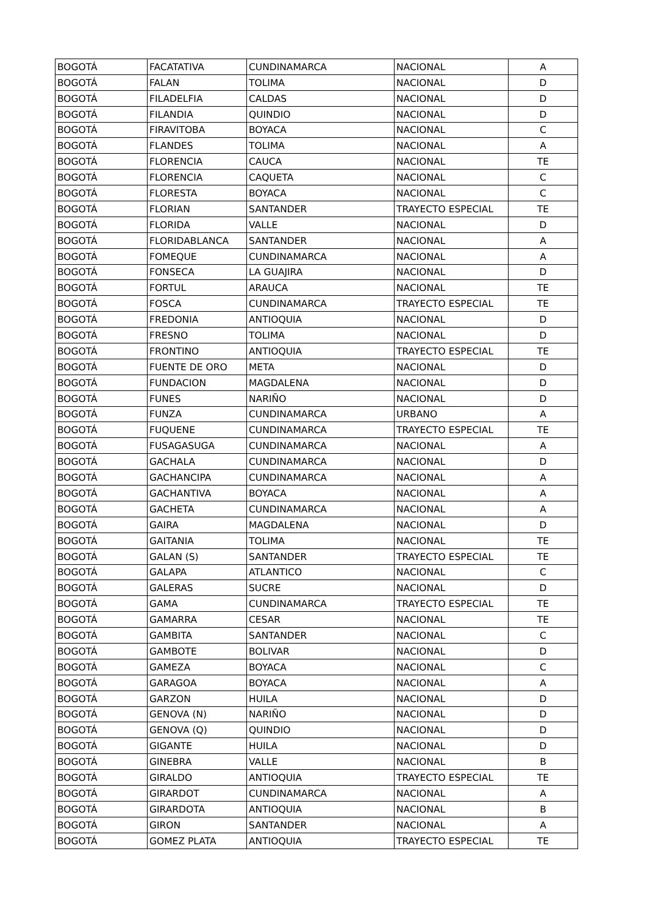| BOGOTÁ | FACATATIVA | CUNDINAMARCA | NACIONAL | A |
| BOGOTÁ | FALAN | TOLIMA | NACIONAL | D |
| BOGOTÁ | FILADELFIA | CALDAS | NACIONAL | D |
| BOGOTÁ | FILANDIA | QUINDIO | NACIONAL | D |
| BOGOTÁ | FIRAVITOBA | BOYACA | NACIONAL | C |
| BOGOTÁ | FLANDES | TOLIMA | NACIONAL | A |
| BOGOTÁ | FLORENCIA | CAUCA | NACIONAL | TE |
| BOGOTÁ | FLORENCIA | CAQUETA | NACIONAL | C |
| BOGOTÁ | FLORESTA | BOYACA | NACIONAL | C |
| BOGOTÁ | FLORIAN | SANTANDER | TRAYECTO ESPECIAL | TE |
| BOGOTÁ | FLORIDA | VALLE | NACIONAL | D |
| BOGOTÁ | FLORIDABLANCA | SANTANDER | NACIONAL | A |
| BOGOTÁ | FOMEQUE | CUNDINAMARCA | NACIONAL | A |
| BOGOTÁ | FONSECA | LA GUAJIRA | NACIONAL | D |
| BOGOTÁ | FORTUL | ARAUCA | NACIONAL | TE |
| BOGOTÁ | FOSCA | CUNDINAMARCA | TRAYECTO ESPECIAL | TE |
| BOGOTÁ | FREDONIA | ANTIOQUIA | NACIONAL | D |
| BOGOTÁ | FRESNO | TOLIMA | NACIONAL | D |
| BOGOTÁ | FRONTINO | ANTIOQUIA | TRAYECTO ESPECIAL | TE |
| BOGOTÁ | FUENTE DE ORO | META | NACIONAL | D |
| BOGOTÁ | FUNDACION | MAGDALENA | NACIONAL | D |
| BOGOTÁ | FUNES | NARIÑO | NACIONAL | D |
| BOGOTÁ | FUNZA | CUNDINAMARCA | URBANO | A |
| BOGOTÁ | FUQUENE | CUNDINAMARCA | TRAYECTO ESPECIAL | TE |
| BOGOTÁ | FUSAGASUGA | CUNDINAMARCA | NACIONAL | A |
| BOGOTÁ | GACHALA | CUNDINAMARCA | NACIONAL | D |
| BOGOTÁ | GACHANCIPA | CUNDINAMARCA | NACIONAL | A |
| BOGOTÁ | GACHANTIVA | BOYACA | NACIONAL | A |
| BOGOTÁ | GACHETA | CUNDINAMARCA | NACIONAL | A |
| BOGOTÁ | GAIRA | MAGDALENA | NACIONAL | D |
| BOGOTÁ | GAITANIA | TOLIMA | NACIONAL | TE |
| BOGOTÁ | GALAN (S) | SANTANDER | TRAYECTO ESPECIAL | TE |
| BOGOTÁ | GALAPA | ATLANTICO | NACIONAL | C |
| BOGOTÁ | GALERAS | SUCRE | NACIONAL | D |
| BOGOTÁ | GAMA | CUNDINAMARCA | TRAYECTO ESPECIAL | TE |
| BOGOTÁ | GAMARRA | CESAR | NACIONAL | TE |
| BOGOTÁ | GAMBITA | SANTANDER | NACIONAL | C |
| BOGOTÁ | GAMBOTE | BOLIVAR | NACIONAL | D |
| BOGOTÁ | GAMEZA | BOYACA | NACIONAL | C |
| BOGOTÁ | GARAGOA | BOYACA | NACIONAL | A |
| BOGOTÁ | GARZON | HUILA | NACIONAL | D |
| BOGOTÁ | GENOVA (N) | NARIÑO | NACIONAL | D |
| BOGOTÁ | GENOVA (Q) | QUINDIO | NACIONAL | D |
| BOGOTÁ | GIGANTE | HUILA | NACIONAL | D |
| BOGOTÁ | GINEBRA | VALLE | NACIONAL | B |
| BOGOTÁ | GIRALDO | ANTIOQUIA | TRAYECTO ESPECIAL | TE |
| BOGOTÁ | GIRARDOT | CUNDINAMARCA | NACIONAL | A |
| BOGOTÁ | GIRARDOTA | ANTIOQUIA | NACIONAL | B |
| BOGOTÁ | GIRON | SANTANDER | NACIONAL | A |
| BOGOTÁ | GOMEZ PLATA | ANTIOQUIA | TRAYECTO ESPECIAL | TE |